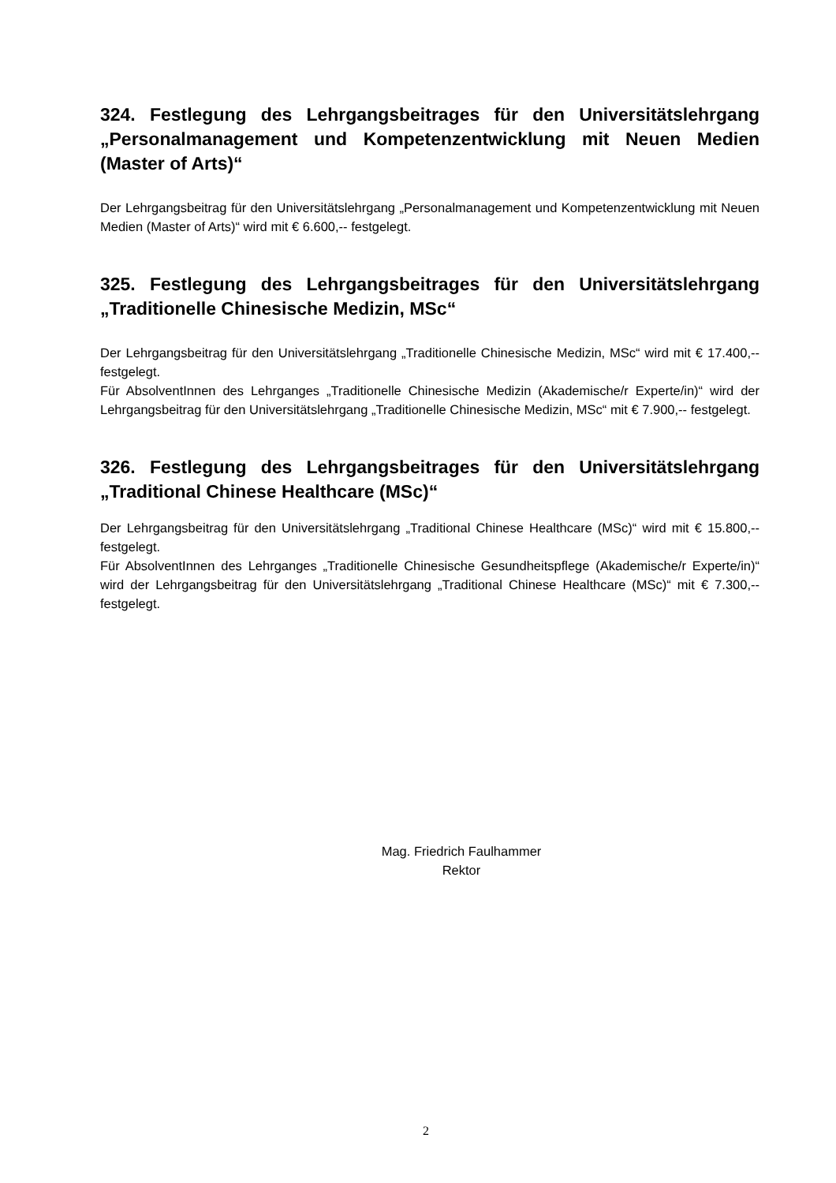324. Festlegung des Lehrgangsbeitrages für den Universitätslehrgang „Personalmanagement und Kompetenzentwicklung mit Neuen Medien (Master of Arts)“
Der Lehrgangsbeitrag für den Universitätslehrgang „Personalmanagement und Kompetenzentwicklung mit Neuen Medien (Master of Arts)“ wird mit € 6.600,-- festgelegt.
325. Festlegung des Lehrgangsbeitrages für den Universitätslehrgang „Traditionelle Chinesische Medizin, MSc“
Der Lehrgangsbeitrag für den Universitätslehrgang „Traditionelle Chinesische Medizin, MSc“ wird mit € 17.400,-- festgelegt.
Für AbsolventInnen des Lehrganges „Traditionelle Chinesische Medizin (Akademische/r Experte/in)“ wird der Lehrgangsbeitrag für den Universitätslehrgang „Traditionelle Chinesische Medizin, MSc“ mit € 7.900,-- festgelegt.
326. Festlegung des Lehrgangsbeitrages für den Universitätslehrgang „Traditional Chinese Healthcare (MSc)“
Der Lehrgangsbeitrag für den Universitätslehrgang „Traditional Chinese Healthcare (MSc)“ wird mit € 15.800,-- festgelegt.
Für AbsolventInnen des Lehrganges „Traditionelle Chinesische Gesundheitspflege (Akademische/r Experte/in)“ wird der Lehrgangsbeitrag für den Universitätslehrgang „Traditional Chinese Healthcare (MSc)“ mit € 7.300,-- festgelegt.
Mag. Friedrich Faulhammer
Rektor
2